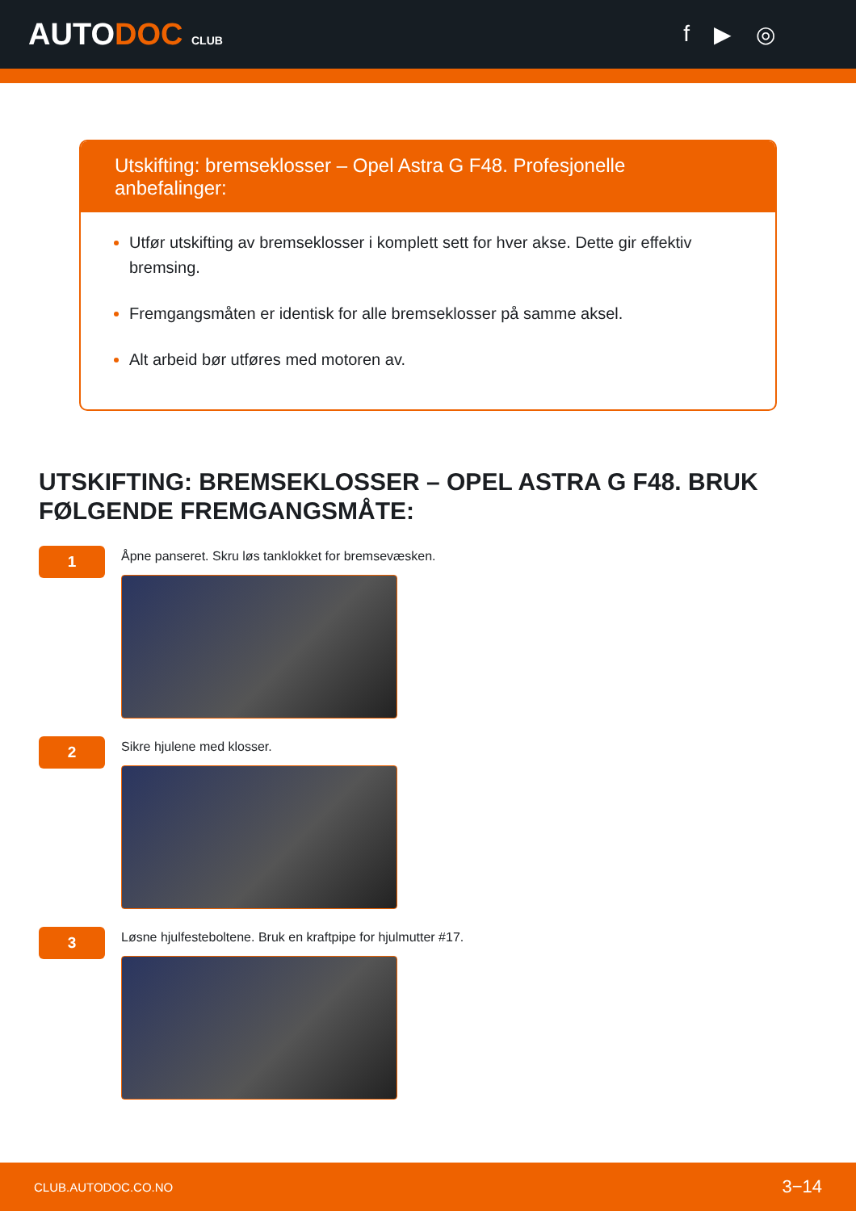AUTODOC CLUB
f ▶ ◎
Utskifting: bremseklosser – Opel Astra G F48. Profesjonelle anbefalinger:
Utfør utskifting av bremseklosser i komplett sett for hver akse. Dette gir effektiv bremsing.
Fremgangsmåten er identisk for alle bremseklosser på samme aksel.
Alt arbeid bør utføres med motoren av.
UTSKIFTING: BREMSEKLOSSER – OPEL ASTRA G F48. BRUK FØLGENDE FREMGANGSMÅTE:
1
Åpne panseret. Skru løs tanklokket for bremsevæsken.
2
Sikre hjulene med klosser.
3
Løsne hjulfesteboltene. Bruk en kraftpipe for hjulmutter #17.
CLUB.AUTODOC.CO.NO 3−14